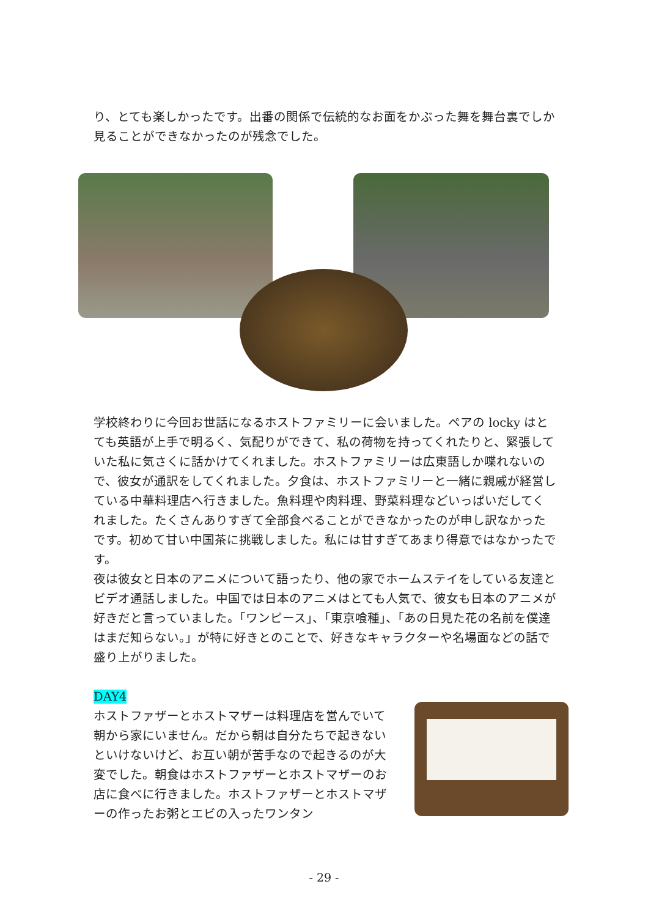り、とても楽しかったです。出番の関係で伝統的なお面をかぶった舞を舞台裏でしか見ることができなかったのが残念でした。
学校終わりに今回お世話になるホストファミリーに会いました。ペアの locky はとても英語が上手で明るく、気配りができて、私の荷物を持ってくれたりと、緊張していた私に気さくに話かけてくれました。ホストファミリーは広東語しか喋れないので、彼女が通訳をしてくれました。夕食は、ホストファミリーと一緒に親戚が経営している中華料理店へ行きました。魚料理や肉料理、野菜料理などいっぱいだしてくれました。たくさんありすぎて全部食べることができなかったのが申し訳なかったです。初めて甘い中国茶に挑戦しました。私には甘すぎてあまり得意ではなかったです。
夜は彼女と日本のアニメについて語ったり、他の家でホームステイをしている友達とビデオ通話しました。中国では日本のアニメはとても人気で、彼女も日本のアニメが好きだと言っていました。「ワンピース」、「東京喰種」、「あの日見た花の名前を僕達はまだ知らない。」が特に好きとのことで、好きなキャラクターや名場面などの話で盛り上がりました。
DAY4
ホストファザーとホストマザーは料理店を営んでいて朝から家にいません。だから朝は自分たちで起きないといけないけど、お互い朝が苦手なので起きるのが大変でした。朝食はホストファザーとホストマザーのお店に食べに行きました。ホストファザーとホストマザーの作ったお粥とエビの入ったワンタン
- 29 -